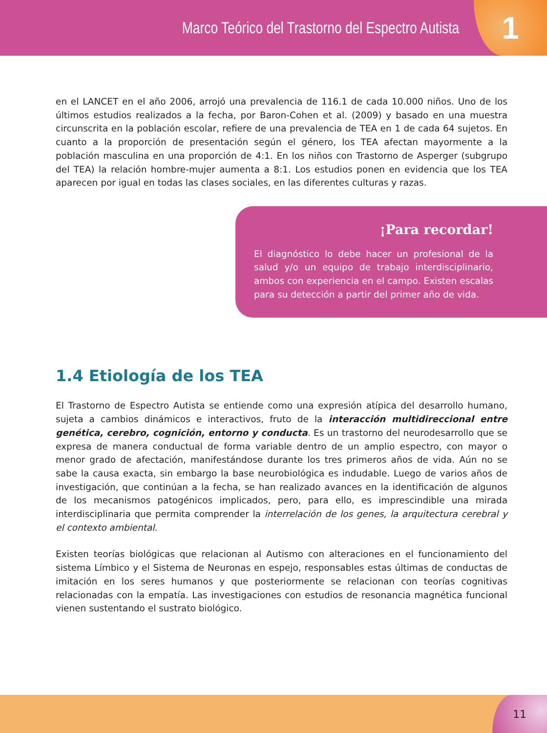Marco Teórico del Trastorno del Espectro Autista
1
en el LANCET en el año 2006, arrojó una prevalencia de 116.1 de cada 10.000 niños. Uno de los últimos estudios realizados a la fecha, por Baron-Cohen et al. (2009) y basado en una muestra circunscrita en la población escolar, refiere de una prevalencia de TEA en 1 de cada 64 sujetos. En cuanto a la proporción de presentación según el género, los TEA afectan mayormente a la población masculina en una proporción de 4:1. En los niños con Trastorno de Asperger (subgrupo del TEA) la relación hombre-mujer aumenta a 8:1. Los estudios ponen en evidencia que los TEA aparecen por igual en todas las clases sociales, en las diferentes culturas y razas.
¡Para recordar!
El diagnóstico lo debe hacer un profesional de la salud y/o un equipo de trabajo interdisciplinario, ambos con experiencia en el campo. Existen escalas para su detección a partir del primer año de vida.
1.4 Etiología de los TEA
El Trastorno de Espectro Autista se entiende como una expresión atípica del desarrollo humano, sujeta a cambios dinámicos e interactivos, fruto de la interacción multidireccional entre genética, cerebro, cognición, entorno y conducta. Es un trastorno del neurodesarrollo que se expresa de manera conductual de forma variable dentro de un amplio espectro, con mayor o menor grado de afectación, manifestándose durante los tres primeros años de vida. Aún no se sabe la causa exacta, sin embargo la base neurobiológica es indudable. Luego de varios años de investigación, que continúan a la fecha, se han realizado avances en la identificación de algunos de los mecanismos patogénicos implicados, pero, para ello, es imprescindible una mirada interdisciplinaria que permita comprender la interrelación de los genes, la arquitectura cerebral y el contexto ambiental.
Existen teorías biológicas que relacionan al Autismo con alteraciones en el funcionamiento del sistema Límbico y el Sistema de Neuronas en espejo, responsables estas últimas de conductas de imitación en los seres humanos y que posteriormente se relacionan con teorías cognitivas relacionadas con la empatía. Las investigaciones con estudios de resonancia magnética funcional vienen sustentando el sustrato biológico.
11